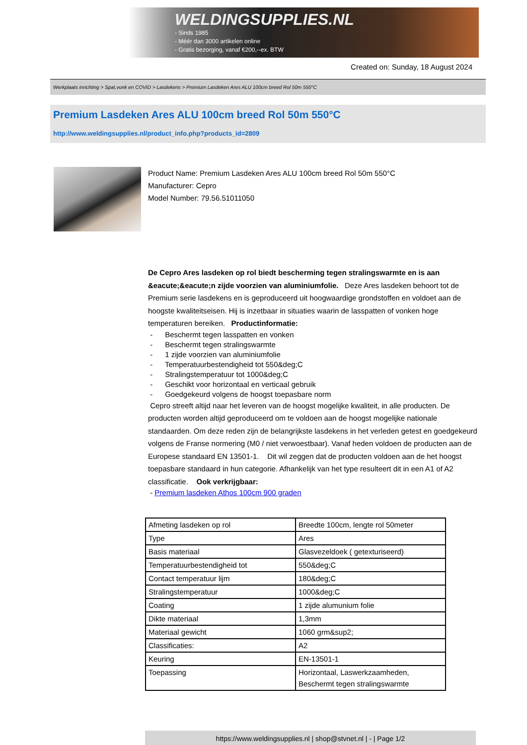WELDINGSUPPLIES.NL
- Sinds 1985
- Méér dan 3000 artikelen online
- Gratis bezorging, vanaf €200,--ex. BTW
Created on: Sunday, 18 August 2024
Werkplaats inrichting > Spat,vonk en COVID > Lasdekens > Premium Lasdeken Ares ALU 100cm breed Rol 50m 550°C
Premium Lasdeken Ares ALU 100cm breed Rol 50m 550°C
http://www.weldingsupplies.nl/product_info.php?products_id=2809
Product Name: Premium Lasdeken Ares ALU 100cm breed Rol 50m 550°C
Manufacturer: Cepro
Model Number: 79.56.51011050
De Cepro Ares lasdeken op rol biedt bescherming tegen stralingswarmte en is aan &eacute;&eacute;n zijde voorzien van aluminiumfolie. Deze Ares lasdeken behoort tot de Premium serie lasdekens en is geproduceerd uit hoogwaardige grondstoffen en voldoet aan de hoogste kwaliteitseisen. Hij is inzetbaar in situaties waarin de lasspatten of vonken hoge temperaturen bereiken. Productinformatie:
- Beschermt tegen lasspatten en vonken
- Beschermt tegen stralingswarmte
- 1 zijde voorzien van aluminiumfolie
- Temperatuurbestendigheid tot 550&deg;C
- Stralingstemperatuur tot 1000&deg;C
- Geschikt voor horizontaal en verticaal gebruik
- Goedgekeurd volgens de hoogst toepasbare norm
Cepro streeft altijd naar het leveren van de hoogst mogelijke kwaliteit, in alle producten. De producten worden altijd geproduceerd om te voldoen aan de hoogst mogelijke nationale standaarden. Om deze reden zijn de belangrijkste lasdekens in het verleden getest en goedgekeurd volgens de Franse normering (M0 / niet verwoestbaar). Vanaf heden voldoen de producten aan de Europese standaard EN 13501-1. Dit wil zeggen dat de producten voldoen aan de het hoogst toepasbare standaard in hun categorie. Afhankelijk van het type resulteert dit in een A1 of A2 classificatie. Ook verkrijgbaar:
- Premium lasdeken Athos 100cm 900 graden
| Afmeting lasdeken op rol | Breedte 100cm, lengte rol 50meter |
| Type | Ares |
| Basis materiaal | Glasvezeldoek ( getexturiseerd) |
| Temperatuurbestendigheid tot | 550&deg;C |
| Contact temperatuur lijm | 180&deg;C |
| Stralingstemperatuur | 1000&deg;C |
| Coating | 1 zijde alumunium folie |
| Dikte materiaal | 1,3mm |
| Materiaal gewicht | 1060 grm&sup2; |
| Classificaties: | A2 |
| Keuring | EN-13501-1 |
| Toepassing | Horizontaal, Laswerkzaamheden, Beschermt tegen stralingswarmte |
https://www.weldingsupplies.nl | shop@stvnet.nl | - | Page 1/2